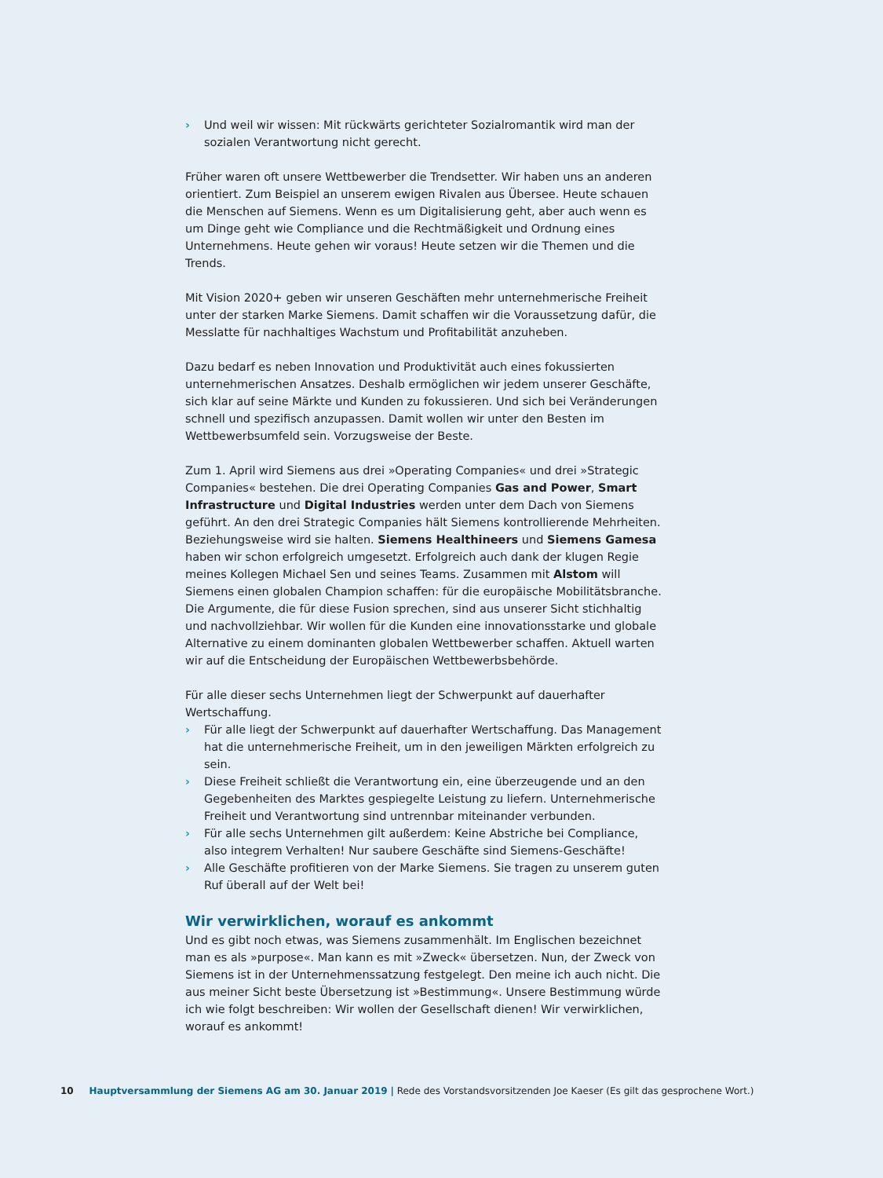› Und weil wir wissen: Mit rückwärts gerichteter Sozialromantik wird man der sozialen Verantwortung nicht gerecht.
Früher waren oft unsere Wettbewerber die Trendsetter. Wir haben uns an anderen orientiert. Zum Beispiel an unserem ewigen Rivalen aus Übersee. Heute schauen die Menschen auf Siemens. Wenn es um Digitalisierung geht, aber auch wenn es um Dinge geht wie Compliance und die Rechtmäßigkeit und Ordnung eines Unternehmens. Heute gehen wir voraus! Heute setzen wir die Themen und die Trends.
Mit Vision 2020+ geben wir unseren Geschäften mehr unternehmerische Freiheit unter der starken Marke Siemens. Damit schaffen wir die Voraussetzung dafür, die Messlatte für nachhaltiges Wachstum und Profitabilität anzuheben.
Dazu bedarf es neben Innovation und Produktivität auch eines fokussierten unterneh­merischen Ansatzes. Deshalb ermöglichen wir jedem unserer Geschäfte, sich klar auf seine Märkte und Kunden zu fokussieren. Und sich bei Veränderungen schnell und spezifisch anzupassen. Damit wollen wir unter den Besten im Wettbewerbsumfeld sein. Vorzugsweise der Beste.
Zum 1. April wird Siemens aus drei »Operating Companies« und drei »Strategic Compa­nies« bestehen. Die drei Operating Companies Gas and Power, Smart Infrastructure und Digital Industries werden unter dem Dach von Siemens geführt. An den drei Strategic Companies hält Siemens kontrollierende Mehrheiten. Beziehungsweise wird sie halten. Siemens Healthineers und Siemens Gamesa haben wir schon erfolgreich umgesetzt. Erfolgreich auch dank der klugen Regie meines Kollegen Michael Sen und seines Teams. Zusammen mit Alstom will Siemens einen globalen Champion schaffen: für die europäische Mobilitätsbranche. Die Argumente, die für diese Fusion sprechen, sind aus unserer Sicht stichhaltig und nachvollziehbar. Wir wollen für die Kunden eine innovationsstarke und globale Alternative zu einem dominanten globalen Wettbewerber schaffen. Aktuell warten wir auf die Entscheidung der Europäischen Wettbewerbsbehörde.
Für alle dieser sechs Unternehmen liegt der Schwerpunkt auf dauerhafter Wertschaffung.
› Für alle liegt der Schwerpunkt auf dauerhafter Wertschaffung. Das Management hat die unternehmerische Freiheit, um in den jeweiligen Märkten erfolgreich zu sein.
› Diese Freiheit schließt die Verantwortung ein, eine überzeugende und an den Gege­benheiten des Marktes gespiegelte Leistung zu liefern. Unternehmerische Freiheit und Verantwortung sind untrennbar miteinander verbunden.
› Für alle sechs Unternehmen gilt außerdem: Keine Abstriche bei Compliance, also integrem Verhalten! Nur saubere Geschäfte sind Siemens-Geschäfte!
› Alle Geschäfte profitieren von der Marke Siemens. Sie tragen zu unserem guten Ruf überall auf der Welt bei!
Wir verwirklichen, worauf es ankommt
Und es gibt noch etwas, was Siemens zusammenhält. Im Englischen bezeichnet man es als »purpose«. Man kann es mit »Zweck« übersetzen. Nun, der Zweck von Siemens ist in der Unternehmenssatzung festgelegt. Den meine ich auch nicht. Die aus meiner Sicht beste Übersetzung ist »Bestimmung«. Unsere Bestimmung würde ich wie folgt beschrei­ben: Wir wollen der Gesellschaft dienen! Wir verwirklichen, worauf es ankommt!
10 Hauptversammlung der Siemens AG am 30. Januar 2019 | Rede des Vorstandsvorsitzenden Joe Kaeser (Es gilt das gesprochene Wort.)